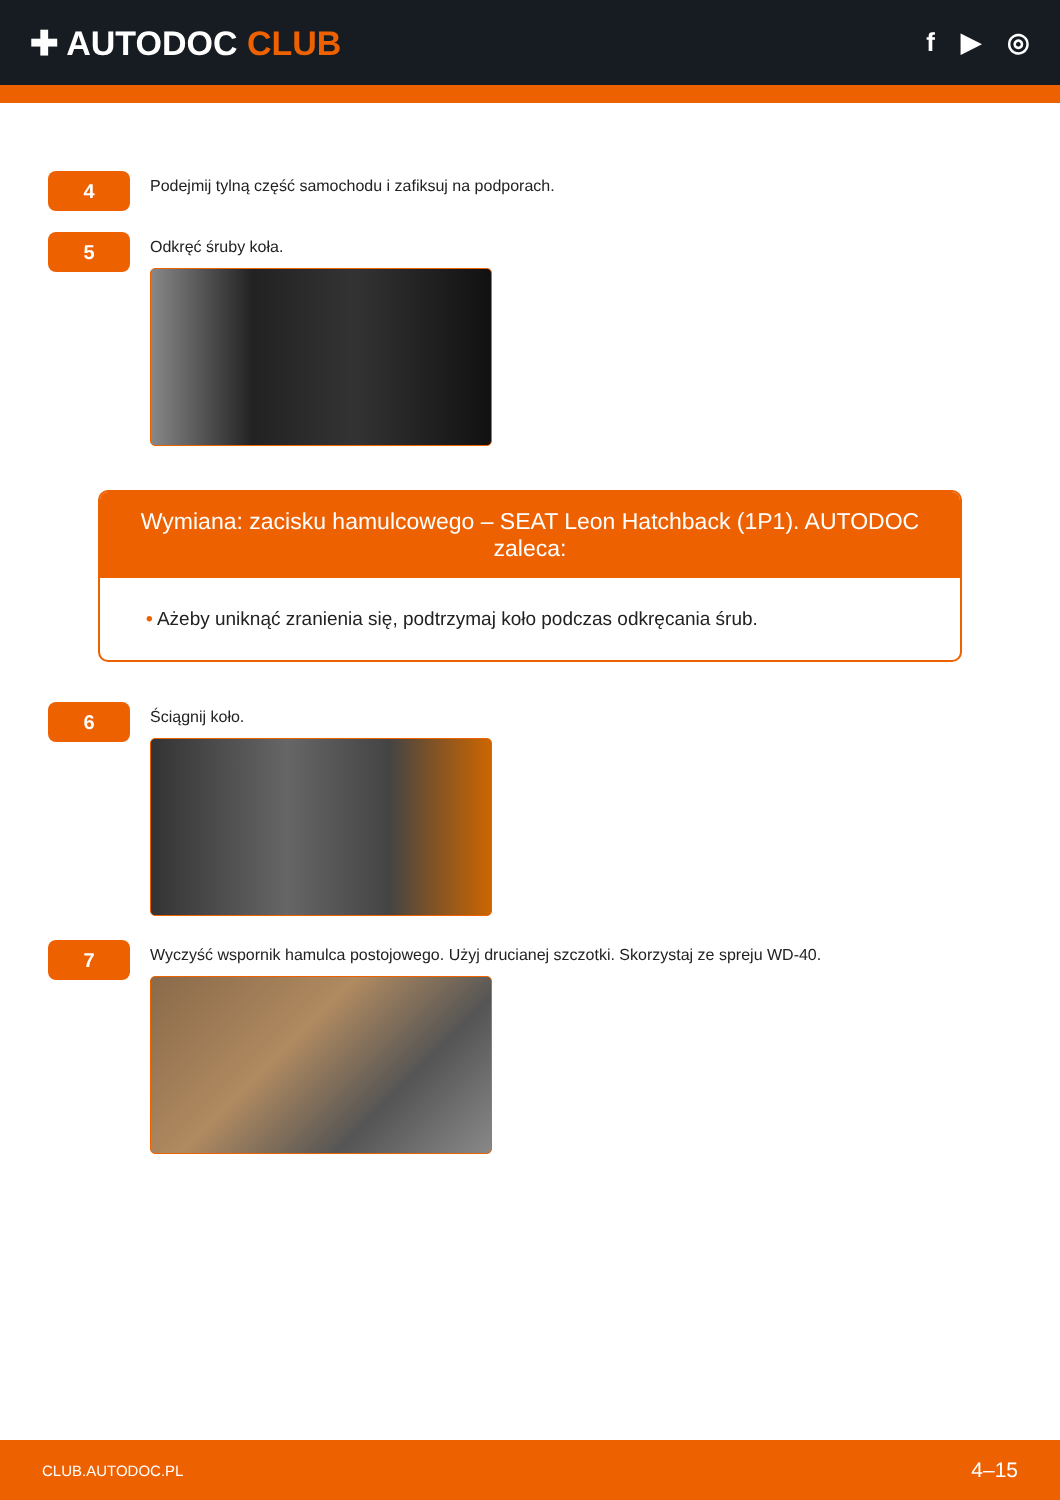✚ AUTODOC CLUB
f ▶ ◎
4
Podejmij tylną część samochodu i zafiksuj na podporach.
5
Odkręć śruby koła.
Wymiana: zacisku hamulcowego – SEAT Leon Hatchback (1P1). AUTODOC zaleca:
• Ażeby uniknąć zranienia się, podtrzymaj koło podczas odkręcania śrub.
6
Ściągnij koło.
7
Wyczyść wspornik hamulca postojowego. Użyj drucianej szczotki. Skorzystaj ze spreju WD-40.
CLUB.AUTODOC.PL 4–15